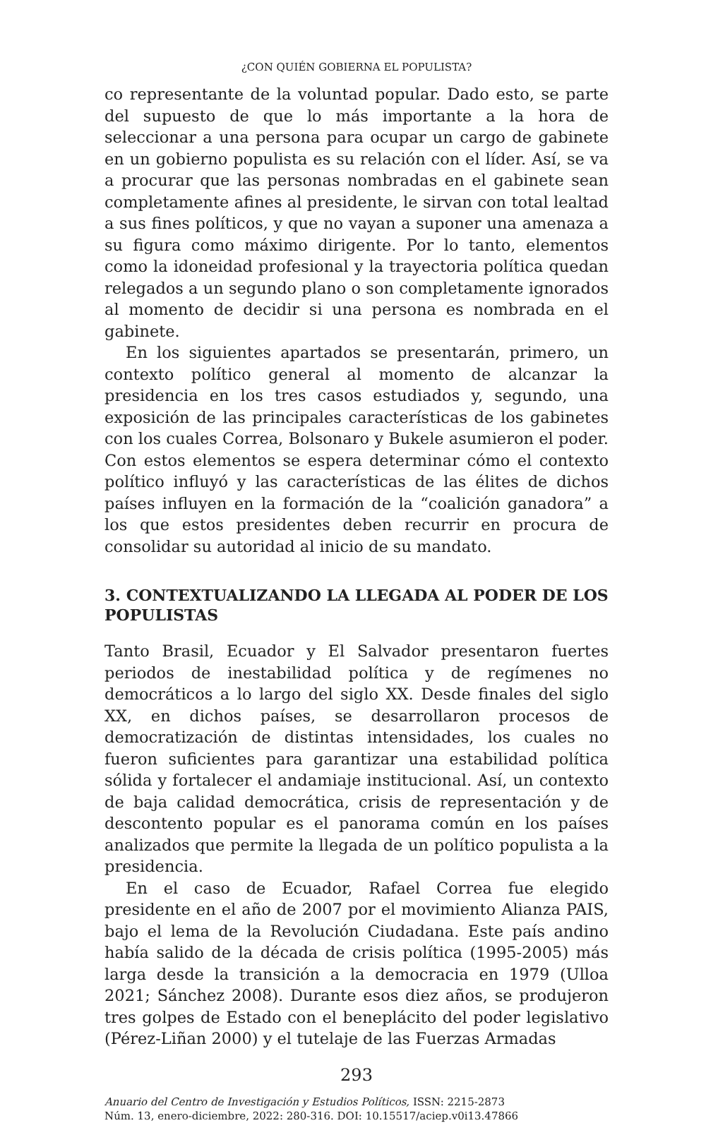¿CON QUIÉN GOBIERNA EL POPULISTA?
co representante de la voluntad popular. Dado esto, se parte del supuesto de que lo más importante a la hora de seleccionar a una persona para ocupar un cargo de gabinete en un gobierno populista es su relación con el líder. Así, se va a procurar que las personas nombradas en el gabinete sean completamente afines al presidente, le sirvan con total lealtad a sus fines políticos, y que no vayan a suponer una amenaza a su figura como máximo dirigente. Por lo tanto, elementos como la idoneidad profesional y la trayectoria política quedan relegados a un segundo plano o son completamente ignorados al momento de decidir si una persona es nombrada en el gabinete.
En los siguientes apartados se presentarán, primero, un contexto político general al momento de alcanzar la presidencia en los tres casos estudiados y, segundo, una exposición de las principales características de los gabinetes con los cuales Correa, Bolsonaro y Bukele asumieron el poder. Con estos elementos se espera determinar cómo el contexto político influyó y las características de las élites de dichos países influyen en la formación de la “coalición ganadora” a los que estos presidentes deben recurrir en procura de consolidar su autoridad al inicio de su mandato.
3. CONTEXTUALIZANDO LA LLEGADA AL PODER DE LOS POPULISTAS
Tanto Brasil, Ecuador y El Salvador presentaron fuertes periodos de inestabilidad política y de regímenes no democráticos a lo largo del siglo XX. Desde finales del siglo XX, en dichos países, se desarrollaron procesos de democratización de distintas intensidades, los cuales no fueron suficientes para garantizar una estabilidad política sólida y fortalecer el andamiaje institucional. Así, un contexto de baja calidad democrática, crisis de representación y de descontento popular es el panorama común en los países analizados que permite la llegada de un político populista a la presidencia.
En el caso de Ecuador, Rafael Correa fue elegido presidente en el año de 2007 por el movimiento Alianza PAIS, bajo el lema de la Revolución Ciudadana. Este país andino había salido de la década de crisis política (1995-2005) más larga desde la transición a la democracia en 1979 (Ulloa 2021; Sánchez 2008). Durante esos diez años, se produjeron tres golpes de Estado con el beneplácito del poder legislativo (Pérez-Liñan 2000) y el tutelaje de las Fuerzas Armadas
293
Anuario del Centro de Investigación y Estudios Políticos, ISSN: 2215-2873
Núm. 13, enero-diciembre, 2022: 280-316. DOI: 10.15517/aciep.v0i13.47866